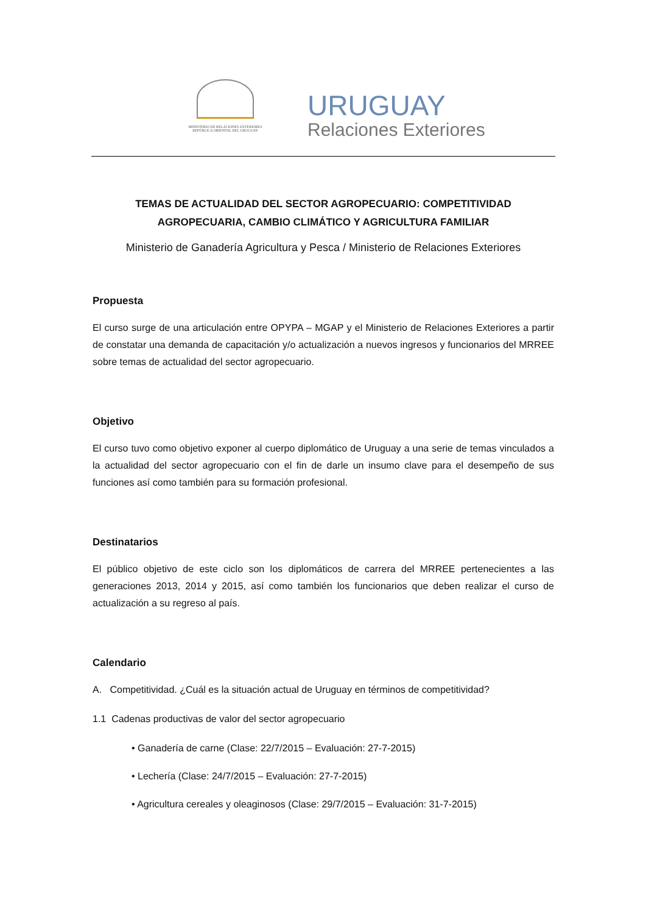MINISTERIO DE RELACIONES EXTERIORES
REPÚBLICA ORIENTAL DEL URUGUAY
URUGUAY
Relaciones Exteriores
TEMAS DE ACTUALIDAD DEL SECTOR AGROPECUARIO: COMPETITIVIDAD AGROPECUARIA, CAMBIO CLIMÁTICO Y AGRICULTURA FAMILIAR
Ministerio de Ganadería Agricultura y Pesca / Ministerio de Relaciones Exteriores
Propuesta
El curso surge de una articulación entre OPYPA – MGAP y el Ministerio de Relaciones Exteriores a partir de constatar una demanda de capacitación y/o actualización a nuevos ingresos y funcionarios del MRREE sobre temas de actualidad del sector agropecuario.
Objetivo
El curso tuvo como objetivo exponer al cuerpo diplomático de Uruguay a una serie de temas vinculados a la actualidad del sector agropecuario con el fin de darle un insumo clave para el desempeño de sus funciones así como también para su formación profesional.
Destinatarios
El público objetivo de este ciclo son los diplomáticos de carrera del MRREE pertenecientes a las generaciones 2013, 2014 y 2015, así como también los funcionarios que deben realizar el curso de actualización a su regreso al país.
Calendario
A. Competitividad. ¿Cuál es la situación actual de Uruguay en términos de competitividad?
1.1 Cadenas productivas de valor del sector agropecuario
• Ganadería de carne (Clase: 22/7/2015 – Evaluación: 27-7-2015)
• Lechería (Clase: 24/7/2015 – Evaluación: 27-7-2015)
• Agricultura cereales y oleaginosos (Clase: 29/7/2015 – Evaluación: 31-7-2015)